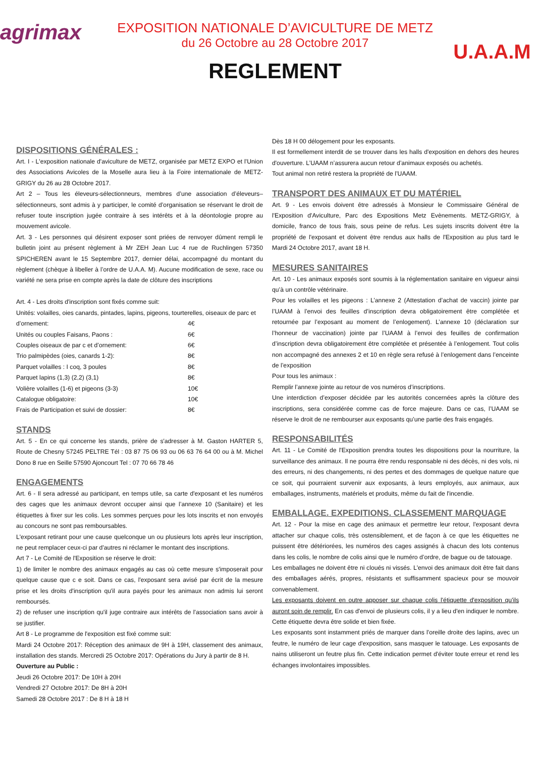agrimax
EXPOSITION NATIONALE D’AVICULTURE DE METZ
du 26 Octobre au 28 Octobre 2017
REGLEMENT
U.A.A.M
DISPOSITIONS GÉNÉRALES :
Art. I - L'exposition nationale d'aviculture de METZ, organisée par METZ EXPO et l'Union des Associations Avicoles de la Moselle aura lieu à la Foire internationale de METZ-GRIGY du 26 au 28 Octobre 2017.
Art 2 – Tous les éleveurs-sélectionneurs, membres d’une association d’éleveurs–sélectionneurs, sont admis à y participer, le comité d’organisation se réservant le droit de refuser toute inscription jugée contraire à ses intérêts et à la déontologie propre au mouvement avicole.
Art. 3 - Les personnes qui désirent exposer sont priées de renvoyer dûment rempli le bulletin joint au présent règlement à Mr ZEH Jean Luc 4 rue de Ruchlingen 57350 SPICHEREN avant le 15 Septembre 2017, dernier délai, accompagné du montant du règlement (chèque à libeller à l’ordre de U.A.A. M). Aucune modification de sexe, race ou variété ne sera prise en compte après la date de clôture des inscriptions
Art. 4 - Les droits d'inscription sont fixés comme suit:
Unités: volailles, oies canards, pintades, lapins, pigeons, tourterelles, oiseaux de parc et
d’ornement: 4€
Unités ou couples Faisans, Paons : 6€
Couples oiseaux de par c et d’ornement: 6€
Trio palmipèdes (oies, canards 1-2): 8€
Parquet volailles : I coq, 3 poules 8€
Parquet lapins (1,3) (2,2) (3,1) 8€
Volière volailles (1-6) et pigeons (3-3) 10€
Catalogue obligatoire: 10€
Frais de Participation et suivi de dossier: 8€
STANDS
Art. 5 - En ce qui concerne les stands, prière de s'adresser à M. Gaston HARTER 5, Route de Chesny 57245 PELTRE Tél : 03 87 75 06 93 ou 06 63 76 64 00 ou à M. Michel Dono 8 rue en Seille 57590 Ajoncourt Tel : 07 70 66 78 46
ENGAGEMENTS
Art. 6 - Il sera adressé au participant, en temps utile, sa carte d'exposant et les numéros des cages que les animaux devront occuper ainsi que l’annexe 10 (Sanitaire) et les étiquettes à fixer sur les colis. Les sommes perçues pour les lots inscrits et non envoyés au concours ne sont pas remboursables.
L'exposant retirant pour une cause quelconque un ou plusieurs lots après leur inscription, ne peut remplacer ceux-ci par d'autres ni réclamer le montant des inscriptions.
Art 7 - Le Comité de l'Exposition se réserve le droit:
1) de limiter le nombre des animaux engagés au cas où cette mesure s'imposerait pour quelque cause que c e soit. Dans ce cas, l'exposant sera avisé par écrit de la mesure prise et les droits d'inscription qu'il aura payés pour les animaux non admis lui seront remboursés.
2) de refuser une inscription qu'il juge contraire aux intérêts de l'association sans avoir à se justifier.
Art 8 - Le programme de l'exposition est fixé comme suit:
Mardi 24 Octobre 2017: Réception des animaux de 9H à 19H, classement des animaux, installation des stands. Mercredi 25 Octobre 2017: Opérations du Jury à partir de 8 H.
Ouverture au Public :
Jeudi 26 Octobre 2017: De 10H à 20H
Vendredi 27 Octobre 2017: De 8H à 20H
Samedi 28 Octobre 2017 : De 8 H à 18 H
Dès 18 H 00 délogement pour les exposants.
Il est formellement interdit de se trouver dans les halls d'exposition en dehors des heures d'ouverture. L’UAAM n’assurera aucun retour d’animaux exposés ou achetés.
Tout animal non retiré restera la propriété de l’UAAM.
TRANSPORT DES ANIMAUX ET DU MATÉRIEL
Art. 9 - Les envois doivent être adressés à Monsieur le Commissaire Général de l'Exposition d'Aviculture, Parc des Expositions Metz Evènements. METZ-GRIGY, à domicile, franco de tous frais, sous peine de refus. Les sujets inscrits doivent être la propriété de l'exposant et doivent être rendus aux halls de l'Exposition au plus tard le Mardi 24 Octobre 2017, avant 18 H.
MESURES SANITAIRES
Art. 10 - Les animaux exposés sont soumis à la réglementation sanitaire en vigueur ainsi qu’à un contrôle vétérinaire.
Pour les volailles et les pigeons : L’annexe 2 (Attestation d’achat de vaccin) jointe par l’UAAM à l’envoi des feuilles d’inscription devra obligatoirement être complétée et retournée par l’exposant au moment de l’enlogement). L’annexe 10 (déclaration sur l’honneur de vaccination) jointe par l’UAAM à l’envoi des feuilles de confirmation d’inscription devra obligatoirement être complétée et présentée à l’enlogement. Tout colis non accompagné des annexes 2 et 10 en règle sera refusé à l’enlogement dans l’enceinte de l’exposition
Pour tous les animaux :
Remplir l’annexe jointe au retour de vos numéros d’inscriptions.
Une interdiction d’exposer décidée par les autorités concernées après la clôture des inscriptions, sera considérée comme cas de force majeure. Dans ce cas, l’UAAM se réserve le droit de ne rembourser aux exposants qu’une partie des frais engagés.
RESPONSABILITÉS
Art. 11 - Le Comité de l'Exposition prendra toutes les dispositions pour la nourriture, la surveillance des animaux. Il ne pourra être rendu responsable ni des décès, ni des vols, ni des erreurs, ni des changements, ni des pertes et des dommages de quelque nature que ce soit, qui pourraient survenir aux exposants, à leurs employés, aux animaux, aux emballages, instruments, matériels et produits, même du fait de l'incendie.
EMBALLAGE. EXPEDITIONS. CLASSEMENT MARQUAGE
Art. 12 - Pour la mise en cage des animaux et permettre leur retour, l'exposant devra attacher sur chaque colis, très ostensiblement, et de façon à ce que les étiquettes ne puissent être détériorées, les numéros des cages assignés à chacun des lots contenus dans les colis, le nombre de colis ainsi que le numéro d’ordre, de bague ou de tatouage.
Les emballages ne doivent être ni cloués ni vissés. L'envoi des animaux doit être fait dans des emballages aérés, propres, résistants et suffisamment spacieux pour se mouvoir convenablement.
Les exposants doivent en outre apposer sur chaque colis l'étiquette d'exposition qu'ils auront soin de remplir. En cas d'envoi de plusieurs colis, il y a lieu d'en indiquer le nombre. Cette étiquette devra être solide et bien fixée.
Les exposants sont instamment priés de marquer dans l'oreille droite des lapins, avec un feutre, le numéro de leur cage d'exposition, sans masquer le tatouage. Les exposants de nains utiliseront un feutre plus fin. Cette indication permet d'éviter toute erreur et rend les échanges involontaires impossibles.